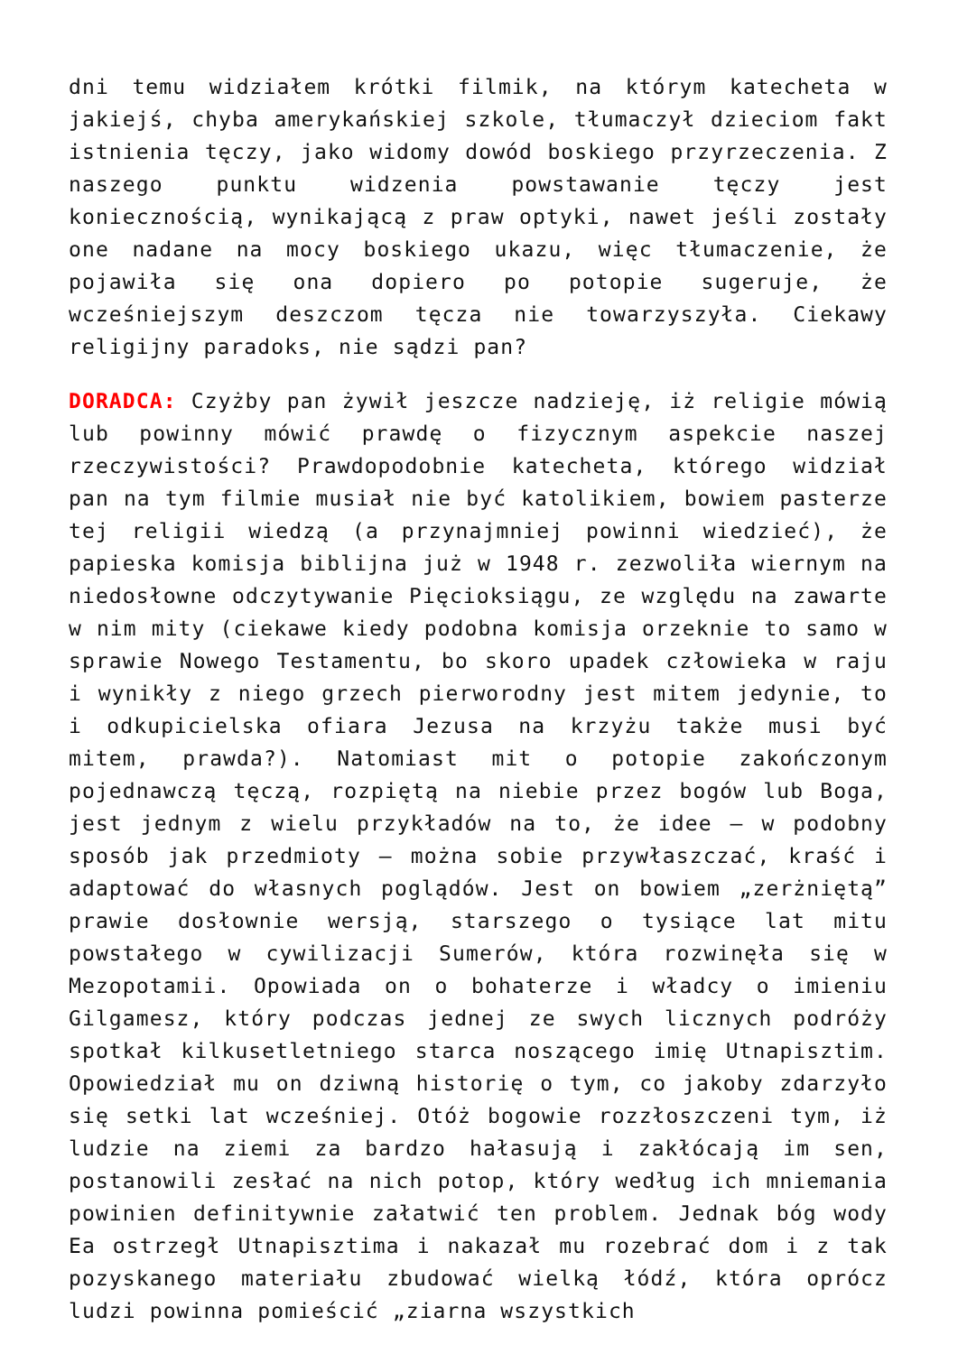dni temu widziałem krótki filmik, na którym katecheta w jakiejś, chyba amerykańskiej szkole, tłumaczył dzieciom fakt istnienia tęczy, jako widomy dowód boskiego przyrzeczenia. Z naszego punktu widzenia powstawanie tęczy jest koniecznością, wynikającą z praw optyki, nawet jeśli zostały one nadane na mocy boskiego ukazu, więc tłumaczenie, że pojawiła się ona dopiero po potopie sugeruje, że wcześniejszym deszczom tęcza nie towarzyszyła. Ciekawy religijny paradoks, nie sądzi pan?
DORADCA: Czyżby pan żywił jeszcze nadzieję, iż religie mówią lub powinny mówić prawdę o fizycznym aspekcie naszej rzeczywistości? Prawdopodobnie katecheta, którego widział pan na tym filmie musiał nie być katolikiem, bowiem pasterze tej religii wiedzą (a przynajmniej powinni wiedzieć), że papieska komisja biblijna już w 1948 r. zezwoliła wiernym na niedosłowne odczytywanie Pięcioksiągu, ze względu na zawarte w nim mity (ciekawe kiedy podobna komisja orzeknie to samo w sprawie Nowego Testamentu, bo skoro upadek człowieka w raju i wynikły z niego grzech pierworodny jest mitem jedynie, to i odkupicielska ofiara Jezusa na krzyżu także musi być mitem, prawda?). Natomiast mit o potopie zakończonym pojednawczą tęczą, rozpiętą na niebie przez bogów lub Boga, jest jednym z wielu przykładów na to, że idee – w podobny sposób jak przedmioty – można sobie przywłaszczać, kraść i adaptować do własnych poglądów. Jest on bowiem „zerżniętą” prawie dosłownie wersją, starszego o tysiące lat mitu powstałego w cywilizacji Sumerów, która rozwinęła się w Mezopotamii. Opowiada on o bohaterze i władcy o imieniu Gilgamesz, który podczas jednej ze swych licznych podróży spotkał kilkusetletniego starca noszącego imię Utnapisztim. Opowiedział mu on dziwną historię o tym, co jakoby zdarzyło się setki lat wcześniej. Otóż bogowie rozzłoszczeni tym, iż ludzie na ziemi za bardzo hałasują i zakłócają im sen, postanowili zesłać na nich potop, który według ich mniemania powinien definitywnie załatwić ten problem. Jednak bóg wody Ea ostrzegł Utnapisztima i nakazał mu rozebrać dom i z tak pozyskanego materiału zbudować wielką łódź, która oprócz ludzi powinna pomieścić „ziarna wszystkich